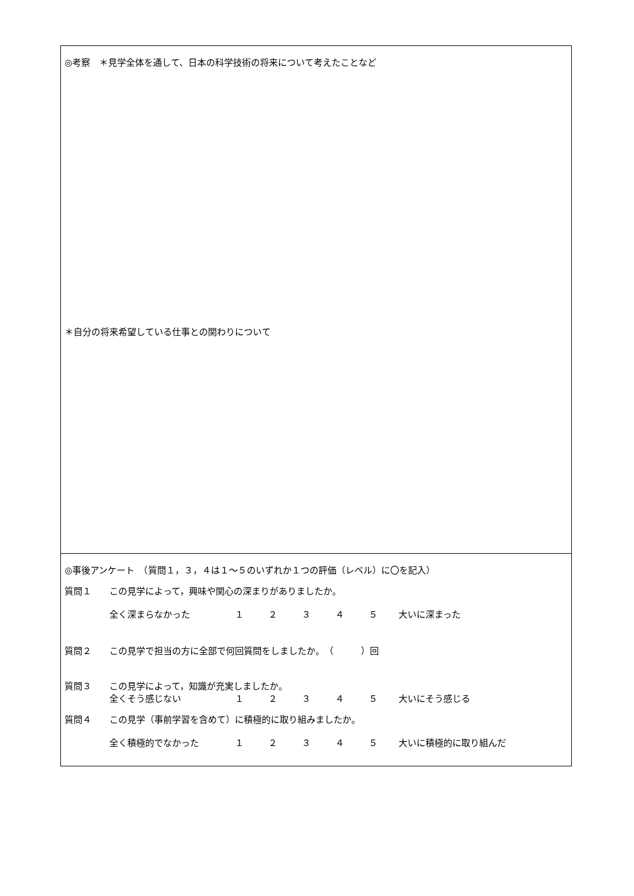◎考察　＊見学全体を通して、日本の科学技術の将来について考えたことなど
＊自分の将来希望している仕事との関わりについて
◎事後アンケート　（質問１，３，４は１～５のいずれか１つの評価（レベル）に〇を記入）
質問１ この見学によって，興味や関心の深まりがありましたか。
全く深まらなかった １２３４５ 大いに深まった
質問２ この見学で担当の方に全部で何回質問をしましたか。　（　　　）回
質問３ この見学によって，知識が充実しましたか。
全くそう感じない １２３４５ 大いにそう感じる
質問４ この見学（事前学習を含めて）に積極的に取り組みましたか。
全く積極的でなかった １２３４５ 大いに積極的に取り組んだ